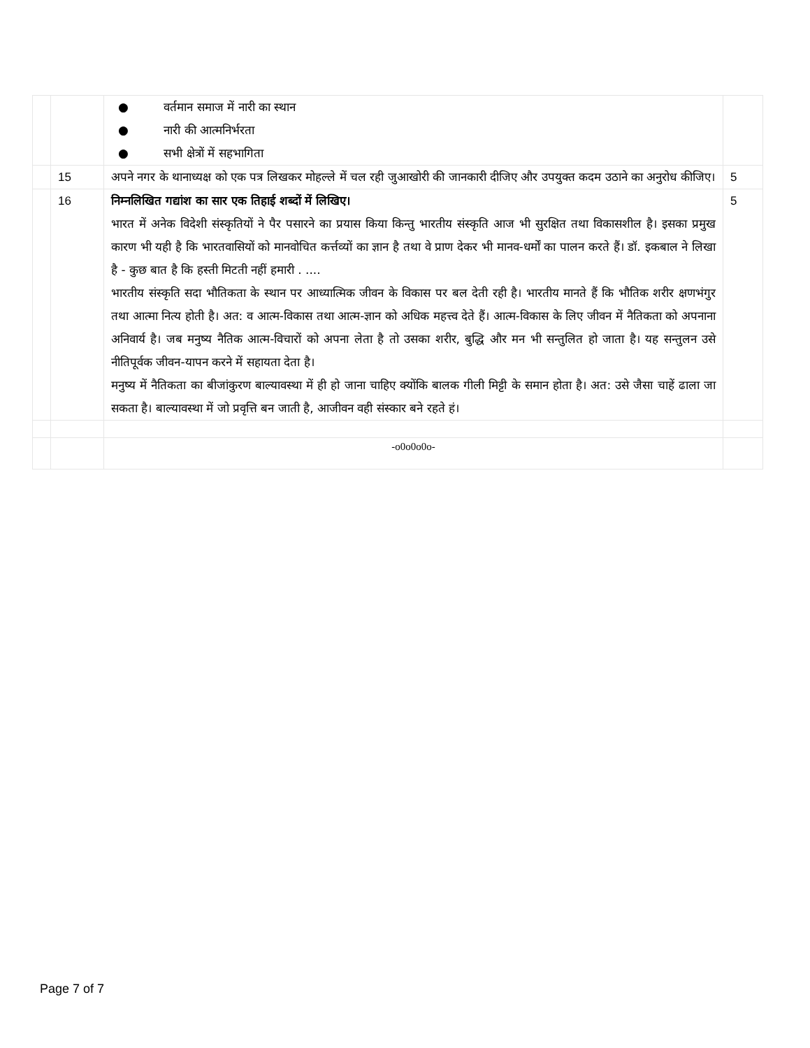| | | ● वर्तमान समाज में नारी का स्थान ● नारी की आत्मनिर्भरता ● सभी क्षेत्रों में सहभागिता | |
| | 15 | अपने नगर के थानाध्यक्ष को एक पत्र लिखकर मोहल्ले में चल रही जुआखोरी की जानकारी दीजिए और उपयुक्त कदम उठाने का अनुरोध कीजिए। | 5 |
| | 16 | निम्नलिखित गद्यांश का सार एक तिहाई शब्दों में लिखिए। भारत में अनेक विदेशी संस्कृतियों ने पैर पसारने का प्रयास किया किन्तु भारतीय संस्कृति आज भी सुरक्षित तथा विकासशील है। इसका प्रमुख कारण भी यही है कि भारतवासियों को मानवोचित कर्त्तव्यों का ज्ञान है तथा वे प्राण देकर भी मानव-धर्मों का पालन करते हैं। डॉ. इकबाल ने लिखा है - कुछ बात है कि हस्ती मिटती नहीं हमारी . .... भारतीय संस्कृति सदा भौतिकता के स्थान पर आध्यात्मिक जीवन के विकास पर बल देती रही है। भारतीय मानते हैं कि भौतिक शरीर क्षणभंगुर तथा आत्मा नित्य होती है। अत: व आत्म-विकास तथा आत्म-ज्ञान को अधिक महत्त्व देते हैं। आत्म-विकास के लिए जीवन में नैतिकता को अपनाना अनिवार्य है। जब मनुष्य नैतिक आत्म-विचारों को अपना लेता है तो उसका शरीर, बुद्धि और मन भी सन्तुलित हो जाता है। यह सन्तुलन उसे नीतिपूर्वक जीवन-यापन करने में सहायता देता है। मनुष्य में नैतिकता का बीजांकुरण बाल्यावस्था में ही हो जाना चाहिए क्योंकि बालक गीली मिट्टी के समान होता है। अत: उसे जैसा चाहें ढाला जा सकता है। बाल्यावस्था में जो प्रवृत्ति बन जाती है, आजीवन वही संस्कार बने रहते हं। | 5 |
| | | -o0o0o0o- | |
Page 7 of 7